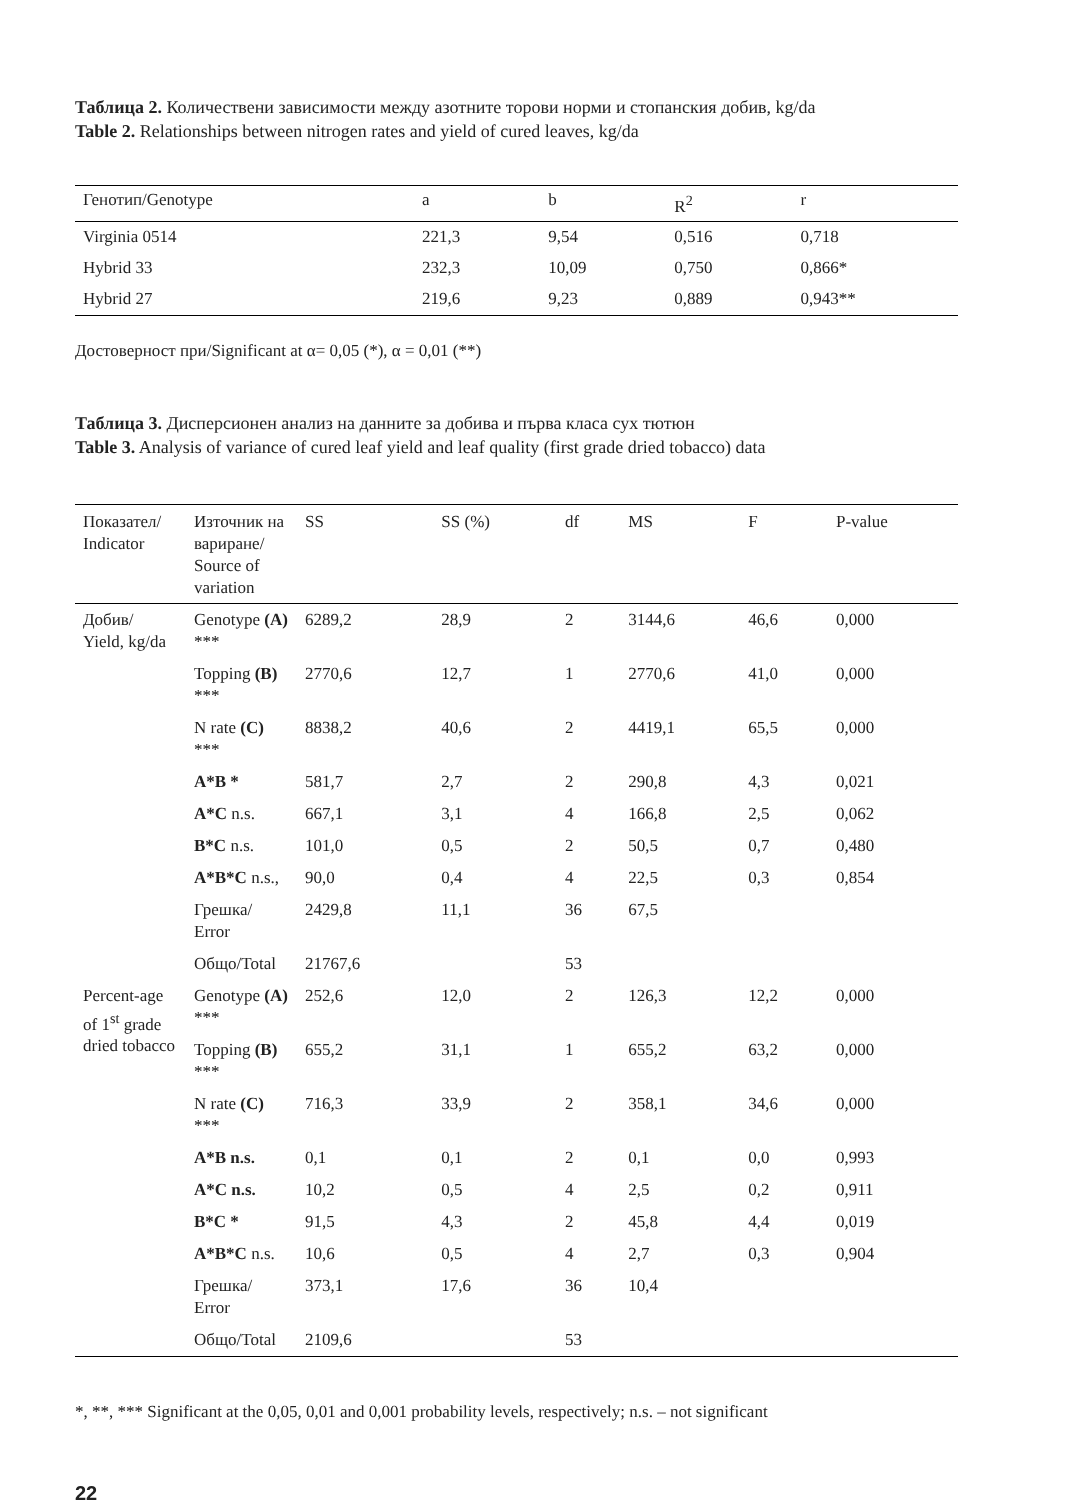Таблица 2. Количествени зависимости между азотните торови норми и стопанския добив, kg/da
Table 2. Relationships between nitrogen rates and yield of cured leaves, kg/da
| Генотип/Genotype | a | b | R<sup>2</sup> | r |
| --- | --- | --- | --- | --- |
| Virginia 0514 | 221,3 | 9,54 | 0,516 | 0,718 |
| Hybrid 33 | 232,3 | 10,09 | 0,750 | 0,866* |
| Hybrid 27 | 219,6 | 9,23 | 0,889 | 0,943** |
Достоверност при/Significant at α= 0,05 (*), α = 0,01 (**)
Таблица 3. Дисперсионен анализ на данните за добива и първа класа сух тютюн
Table 3. Analysis of variance of cured leaf yield and leaf quality (first grade dried tobacco) data
| Показател/ Indicator | Източник на вариране/ Source of variation | SS | SS (%) | df | MS | F | P-value |
| --- | --- | --- | --- | --- | --- | --- | --- |
| Добив/ Yield, kg/da | Genotype (A) *** | 6289,2 | 28,9 | 2 | 3144,6 | 46,6 | 0,000 |
| | Topping (B) *** | 2770,6 | 12,7 | 1 | 2770,6 | 41,0 | 0,000 |
| | N rate (C) *** | 8838,2 | 40,6 | 2 | 4419,1 | 65,5 | 0,000 |
| | A*B * | 581,7 | 2,7 | 2 | 290,8 | 4,3 | 0,021 |
| | A*C n.s. | 667,1 | 3,1 | 4 | 166,8 | 2,5 | 0,062 |
| | B*C n.s. | 101,0 | 0,5 | 2 | 50,5 | 0,7 | 0,480 |
| | A*B*C n.s., | 90,0 | 0,4 | 4 | 22,5 | 0,3 | 0,854 |
| | Грешка/ Error | 2429,8 | 11,1 | 36 | 67,5 | | |
| | Общо/Total | 21767,6 | | 53 | | | |
| Percent-age of 1<sup>st</sup> grade dried tobacco | Genotype (A) *** | 252,6 | 12,0 | 2 | 126,3 | 12,2 | 0,000 |
| | Topping (B) *** | 655,2 | 31,1 | 1 | 655,2 | 63,2 | 0,000 |
| | N rate (C) *** | 716,3 | 33,9 | 2 | 358,1 | 34,6 | 0,000 |
| | A*B n.s. | 0,1 | 0,1 | 2 | 0,1 | 0,0 | 0,993 |
| | A*C n.s. | 10,2 | 0,5 | 4 | 2,5 | 0,2 | 0,911 |
| | B*C * | 91,5 | 4,3 | 2 | 45,8 | 4,4 | 0,019 |
| | A*B*C n.s. | 10,6 | 0,5 | 4 | 2,7 | 0,3 | 0,904 |
| | Грешка/ Error | 373,1 | 17,6 | 36 | 10,4 | | |
| | Общо/Total | 2109,6 | | 53 | | | |
*, **, *** Significant at the 0,05, 0,01 and 0,001 probability levels, respectively; n.s. – not significant
22